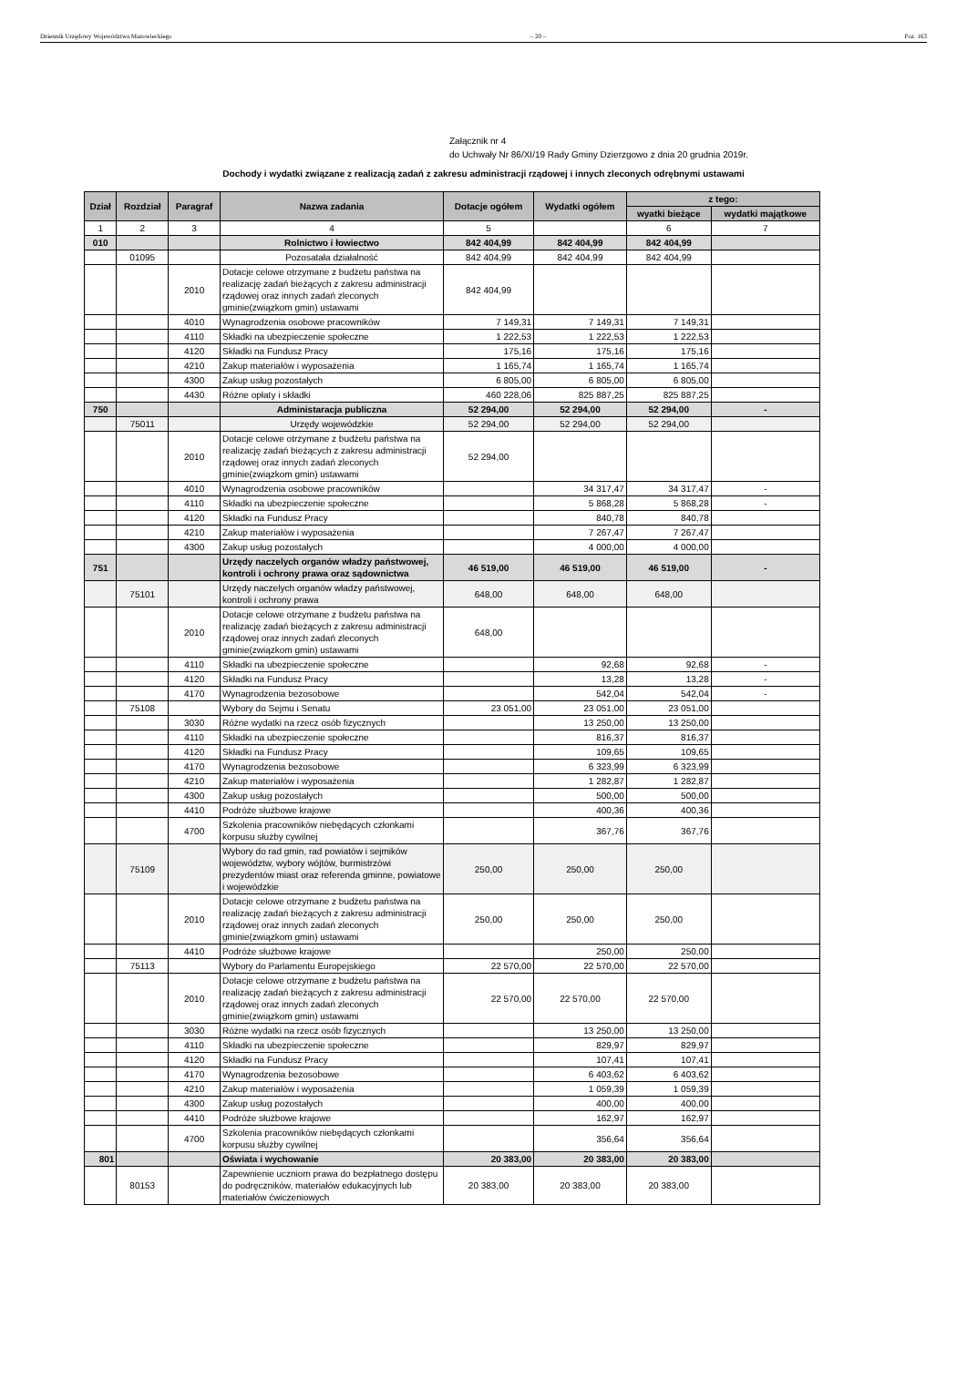Dziennik Urzędowy Województwa Mazowieckiego – 20 – Poz. 163
Załącznik nr 4
do Uchwały Nr 86/XI/19 Rady Gminy Dzierzgowo z dnia 20 grudnia 2019r.
Dochody i wydatki związane z realizacją zadań z zakresu administracji rządowej i innych zleconych odrębnymi ustawami
| Dział | Rozdział | Paragraf | Nazwa zadania | Dotacje ogółem | Wydatki ogółem | z tego: | |
| --- | --- | --- | --- | --- | --- | --- | --- |
| | | | | | | wyatki bieżące | wydatki majątkowe |
| 1 | 2 | 3 | 4 | 5 | | 6 | 7 |
| 010 | | | Rolnictwo i łowiectwo | 842 404,99 | 842 404,99 | 842 404,99 | |
| | 01095 | | Pozosatała działalność | 842 404,99 | 842 404,99 | 842 404,99 | |
| | | 2010 | Dotacje celowe otrzymane z budżetu państwa na realizację zadań bieżących z zakresu administracji rządowej oraz innych zadań zleconych gminie(związkom gmin) ustawami | 842 404,99 | | | |
| | | 4010 | Wynagrodzenia osobowe pracowników | 7 149,31 | 7 149,31 | 7 149,31 | |
| | | 4110 | Składki na ubezpieczenie społeczne | 1 222,53 | 1 222,53 | 1 222,53 | |
| | | 4120 | Składki na Fundusz Pracy | 175,16 | 175,16 | 175,16 | |
| | | 4210 | Zakup materiałów i wyposażenia | 1 165,74 | 1 165,74 | 1 165,74 | |
| | | 4300 | Zakup usług pozostałych | 6 805,00 | 6 805,00 | 6 805,00 | |
| | | 4430 | Różne opłaty i składki | 460 228,06 | 825 887,25 | 825 887,25 | |
| 750 | | | Administaracja publiczna | 52 294,00 | 52 294,00 | 52 294,00 | - |
| | 75011 | | Urzędy wojewódzkie | 52 294,00 | 52 294,00 | 52 294,00 | |
| | | 2010 | Dotacje celowe otrzymane z budżetu państwa na realizację zadań bieżących z zakresu administracji rządowej oraz innych zadań zleconych gminie(związkom gmin) ustawami | 52 294,00 | | | |
| | | 4010 | Wynagrodzenia osobowe pracowników | | 34 317,47 | 34 317,47 | - |
| | | 4110 | Składki na ubezpieczenie społeczne | | 5 868,28 | 5 868,28 | - |
| | | 4120 | Składki na Fundusz Pracy | | 840,78 | 840,78 | |
| | | 4210 | Zakup materiałów i wyposażenia | | 7 267,47 | 7 267,47 | |
| | | 4300 | Zakup usług pozostałych | | 4 000,00 | 4 000,00 | |
| 751 | | | Urzędy naczelych organów władzy państwowej, kontroli i ochrony prawa oraz sądownictwa | 46 519,00 | 46 519,00 | 46 519,00 | - |
| | 75101 | | Urzędy naczelych organów władzy państwowej, kontroli i ochrony prawa | 648,00 | 648,00 | 648,00 | |
| | | 2010 | Dotacje celowe otrzymane z budżetu państwa na realizację zadań bieżących z zakresu administracji rządowej oraz innych zadań zleconych gminie(związkom gmin) ustawami | 648,00 | | | |
| | | 4110 | Składki na ubezpieczenie społeczne | | 92,68 | 92,68 | - |
| | | 4120 | Składki na Fundusz Pracy | | 13,28 | 13,28 | - |
| | | 4170 | Wynagrodzenia bezosobowe | | 542,04 | 542,04 | - |
| | 75108 | | Wybory do Sejmu i Senatu | 23 051,00 | 23 051,00 | 23 051,00 | |
| | | 3030 | Różne wydatki na rzecz osób fizycznych | | 13 250,00 | 13 250,00 | |
| | | 4110 | Składki na ubezpieczenie społeczne | | 816,37 | 816,37 | |
| | | 4120 | Składki na Fundusz Pracy | | 109,65 | 109,65 | |
| | | 4170 | Wynagrodzenia bezosobowe | | 6 323,99 | 6 323,99 | |
| | | 4210 | Zakup materiałów i wyposażenia | | 1 282,87 | 1 282,87 | |
| | | 4300 | Zakup usług pozostałych | | 500,00 | 500,00 | |
| | | 4410 | Podróże służbowe krajowe | | 400,36 | 400,36 | |
| | | 4700 | Szkolenia pracowników niebędących członkami korpusu służby cywilnej | | 367,76 | 367,76 | |
| | 75109 | | Wybory do rad gmin, rad powiatów i sejmików województw, wybory wójtów, burmistrzówi prezydentów miast oraz referenda gminne, powiatowe i wojewódzkie | 250,00 | 250,00 | 250,00 | |
| | | 2010 | Dotacje celowe otrzymane z budżetu państwa na realizację zadań bieżących z zakresu administracji rządowej oraz innych zadań zleconych gminie(związkom gmin) ustawami | 250,00 | 250,00 | 250,00 | |
| | | 4410 | Podróże służbowe krajowe | | 250,00 | 250,00 | |
| | 75113 | | Wybory do Parlamentu Europejskiego | 22 570,00 | 22 570,00 | 22 570,00 | |
| | | 2010 | Dotacje celowe otrzymane z budżetu państwa na realizację zadań bieżących z zakresu administracji rządowej oraz innych zadań zleconych gminie(związkom gmin) ustawami | 22 570,00 | 22 570,00 | 22 570,00 | |
| | | 3030 | Różne wydatki na rzecz osób fizycznych | | 13 250,00 | 13 250,00 | |
| | | 4110 | Składki na ubezpieczenie społeczne | | 829,97 | 829,97 | |
| | | 4120 | Składki na Fundusz Pracy | | 107,41 | 107,41 | |
| | | 4170 | Wynagrodzenia bezosobowe | | 6 403,62 | 6 403,62 | |
| | | 4210 | Zakup materiałów i wyposażenia | | 1 059,39 | 1 059,39 | |
| | | 4300 | Zakup usług pozostałych | | 400,00 | 400,00 | |
| | | 4410 | Podróże służbowe krajowe | | 162,97 | 162,97 | |
| | | 4700 | Szkolenia pracowników niebędących członkami korpusu służby cywilnej | | 356,64 | 356,64 | |
| 801 | | | Oświata i wychowanie | 20 383,00 | 20 383,00 | 20 383,00 | |
| | 80153 | | Zapewnienie uczniom prawa do bezpłatnego dostępu do podręczników, materiałów edukacyjnych lub materiałów ćwiczeniowych | 20 383,00 | 20 383,00 | 20 383,00 | |